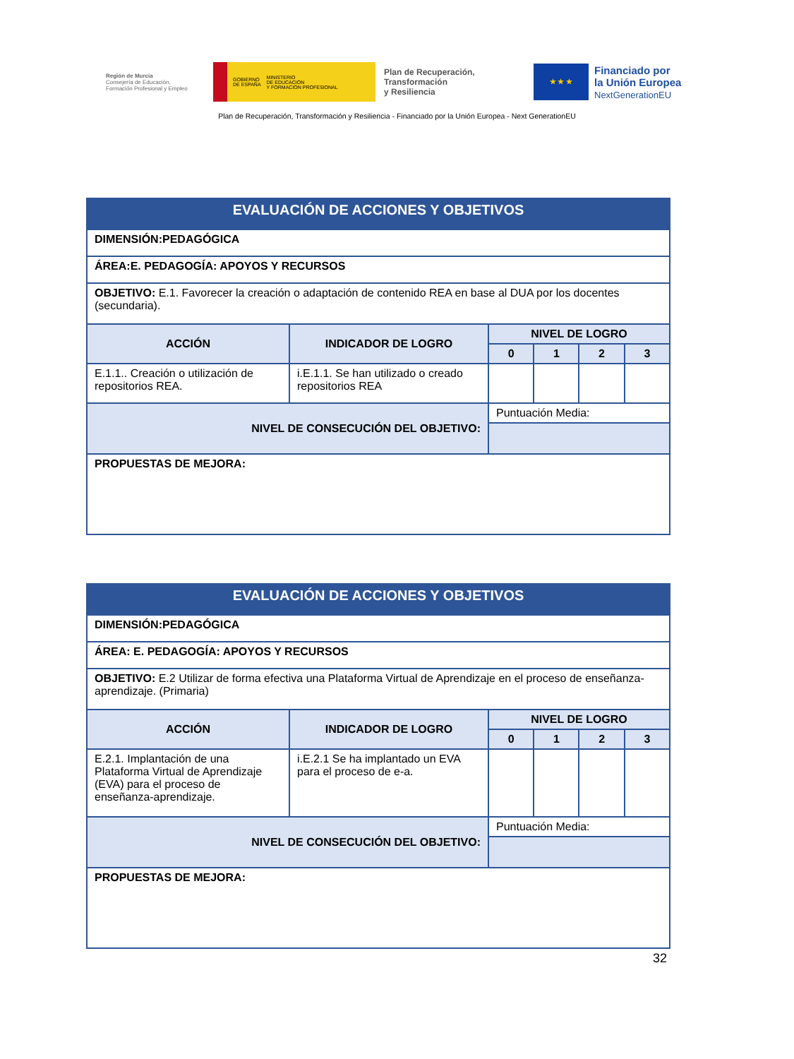Región de Murcia
Consejería de Educación,
Formación Profesional y Empleo
GOBIERNO
DE ESPAÑA MINISTERIO
DE EDUCACIÓN
Y FORMACIÓN PROFESIONAL
Plan de Recuperación,
Transformación
y Resiliencia
★ ★ ★
Financiado por
la Unión Europea
NextGenerationEU
Plan de Recuperación, Transformación y Resiliencia - Financiado por la Unión Europea - Next GenerationEU
| EVALUACIÓN DE ACCIONES Y OBJETIVOS | | | | | |
| DIMENSIÓN:PEDAGÓGICA | | | | | |
| ÁREA:E. PEDAGOGÍA: APOYOS Y RECURSOS | | | | | |
| OBJETIVO: E.1. Favorecer la creación o adaptación de contenido REA en base al DUA por los docentes (secundaria). | | | | | |
| ACCIÓN | INDICADOR DE LOGRO | NIVEL DE LOGRO | | | |
| | | 0 | 1 | 2 | 3 |
| E.1.1.. Creación o utilización de repositorios REA. | i.E.1.1. Se han utilizado o creado repositorios REA | | | | |
| NIVEL DE CONSECUCIÓN DEL OBJETIVO: | | Puntuación Media: | | | |
| PROPUESTAS DE MEJORA: | | | | | |
| EVALUACIÓN DE ACCIONES Y OBJETIVOS | | | | | |
| DIMENSIÓN:PEDAGÓGICA | | | | | |
| ÁREA: E. PEDAGOGÍA: APOYOS Y RECURSOS | | | | | |
| OBJETIVO: E.2 Utilizar de forma efectiva una Plataforma Virtual de Aprendizaje en el proceso de enseñanza-aprendizaje. (Primaria) | | | | | |
| ACCIÓN | INDICADOR DE LOGRO | NIVEL DE LOGRO | | | |
| | | 0 | 1 | 2 | 3 |
| E.2.1. Implantación de una Plataforma Virtual de Aprendizaje (EVA) para el proceso de enseñanza-aprendizaje. | i.E.2.1 Se ha implantado un EVA para el proceso de e-a. | | | | |
| NIVEL DE CONSECUCIÓN DEL OBJETIVO: | | Puntuación Media: | | | |
| PROPUESTAS DE MEJORA: | | | | | |
32